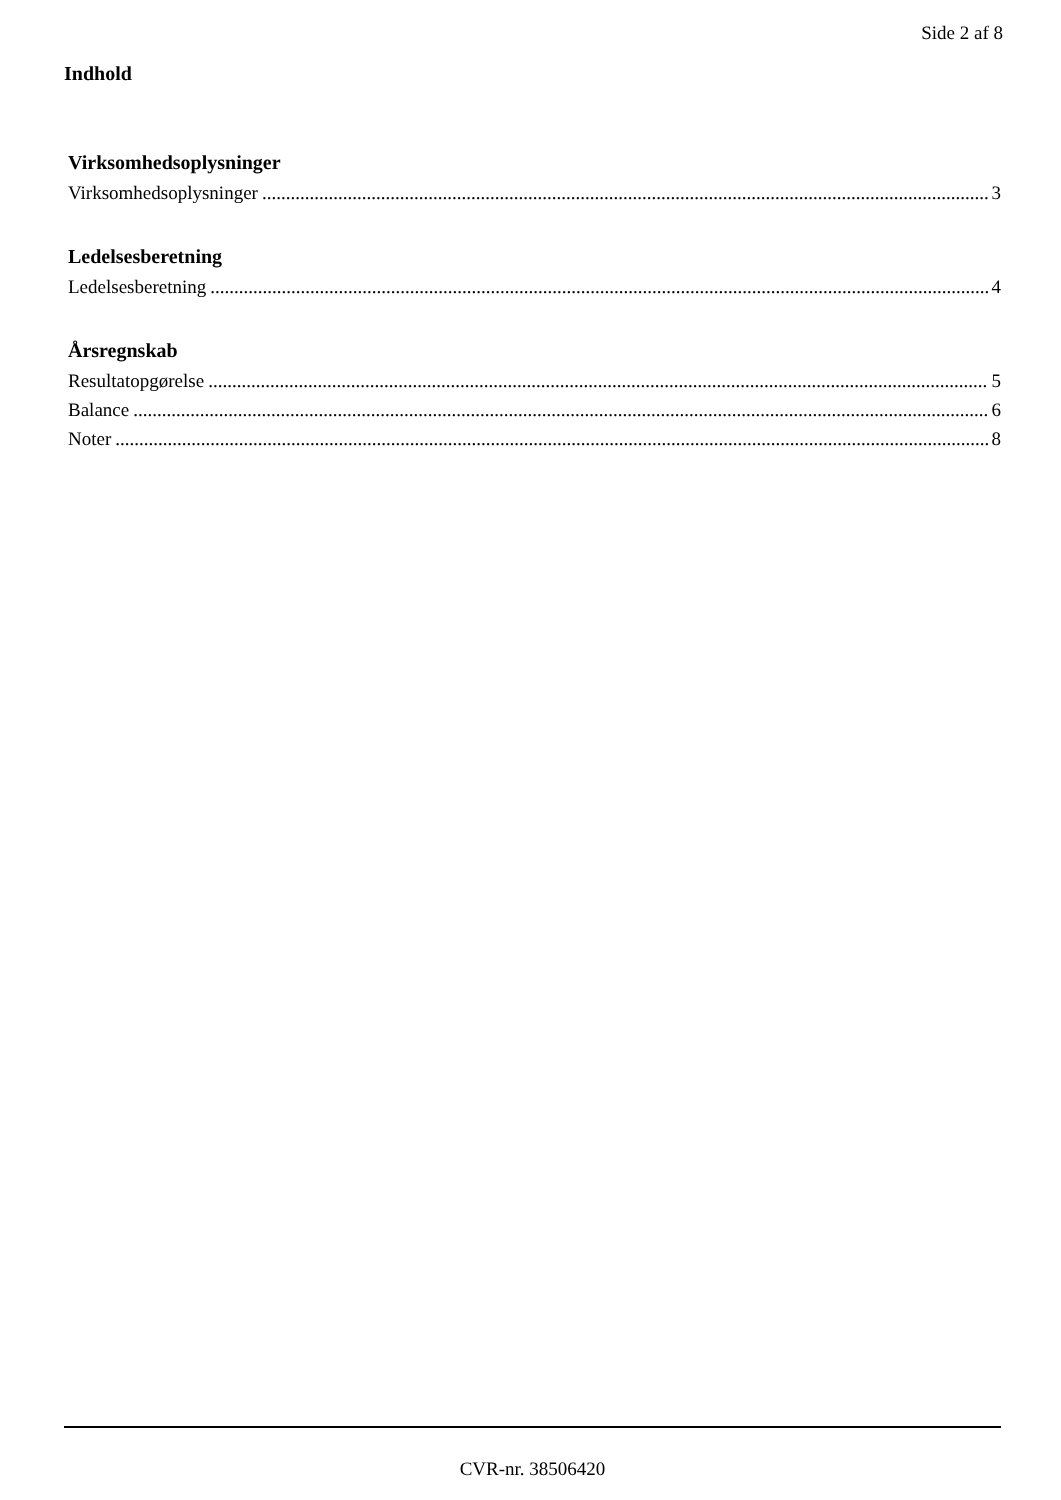Side 2 af 8
Indhold
Virksomhedsoplysninger
Virksomhedsoplysninger 3
Ledelsesberetning
Ledelsesberetning 4
Årsregnskab
Resultatopgørelse 5
Balance 6
Noter 8
CVR-nr. 38506420